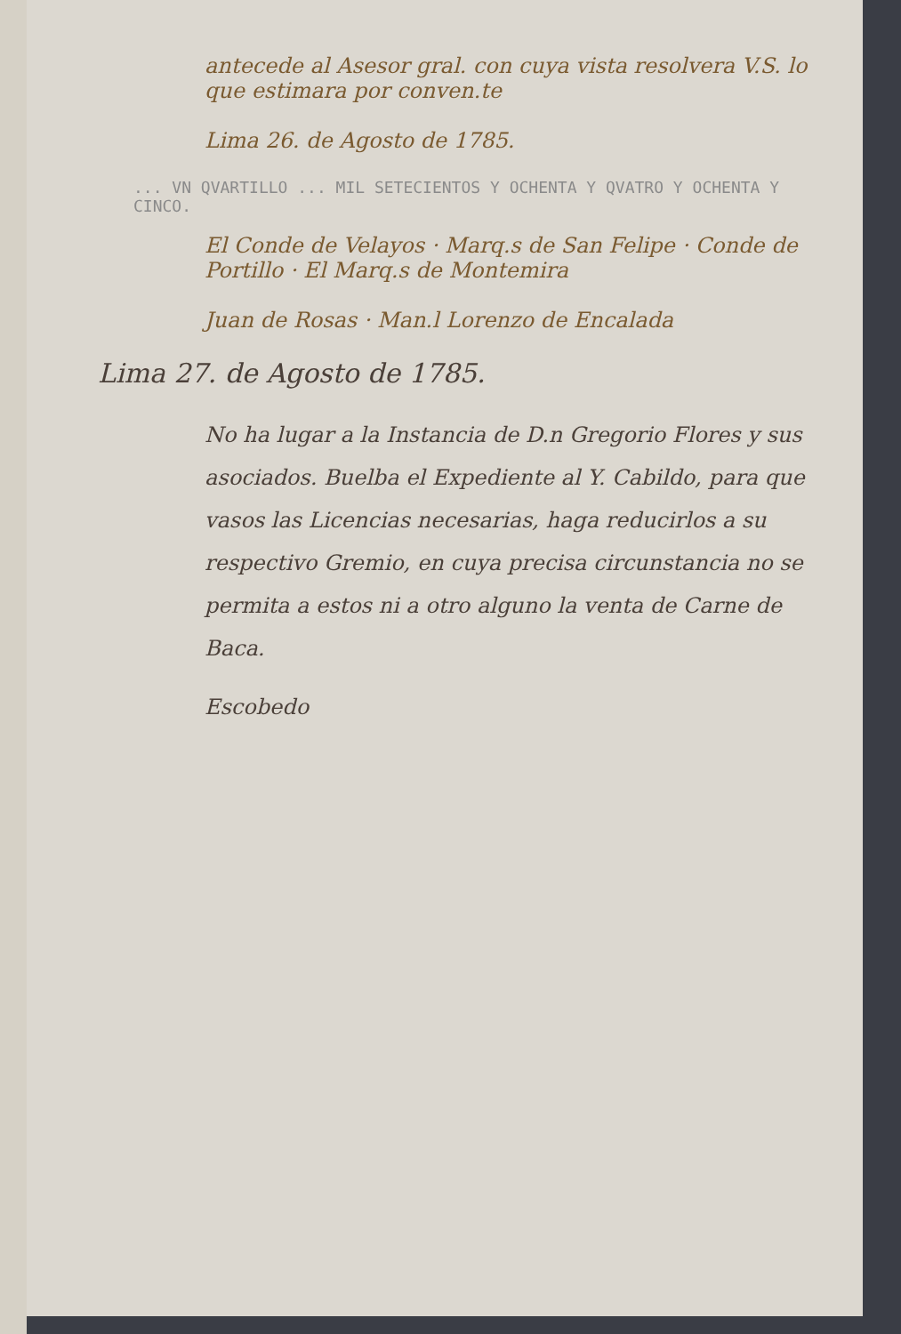antecede al Asesor gral. con cuya vista resolvera V.S. lo que estimara por conven.te
Lima 26. de Agosto de 1785.
... VN QVARTILLO ... MIL SETECIENTOS Y OCHENTA Y QVATRO Y OCHENTA Y CINCO.
El Conde de Velayos · Marq.s de San Felipe · Conde de Portillo · El Marq.s de Montemira
Juan de Rosas · Man.l Lorenzo de Encalada
Lima 27. de Agosto de 1785.
No ha lugar a la Instancia de D.n Gregorio Flores y sus asociados. Buelba el Expediente al Y. Cabildo, para que vasos las Licencias necesarias, haga reducirlos a su respectivo Gremio, en cuya precisa circunstancia no se permita a estos ni a otro alguno la venta de Carne de Baca.
Escobedo